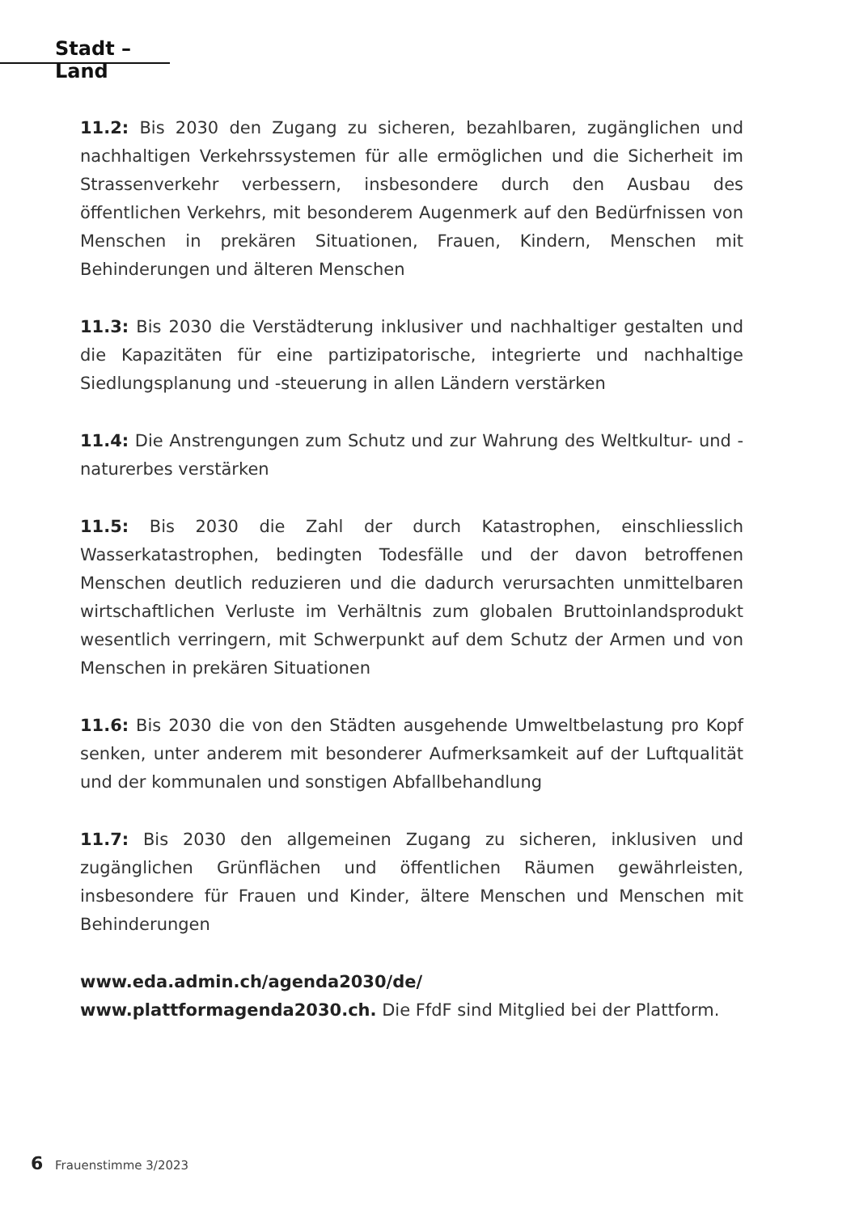Stadt – Land
11.2: Bis 2030 den Zugang zu sicheren, bezahlbaren, zugänglichen und nachhaltigen Verkehrssystemen für alle ermöglichen und die Sicherheit im Strassenverkehr verbessern, insbesondere durch den Ausbau des öffentlichen Verkehrs, mit besonderem Augenmerk auf den Bedürfnissen von Menschen in prekären Situationen, Frauen, Kindern, Menschen mit Behinderungen und älteren Menschen
11.3: Bis 2030 die Verstädterung inklusiver und nachhaltiger gestalten und die Kapazitäten für eine partizipatorische, integrierte und nachhaltige Siedlungsplanung und -steuerung in allen Ländern verstärken
11.4: Die Anstrengungen zum Schutz und zur Wahrung des Weltkultur- und -naturerbes verstärken
11.5: Bis 2030 die Zahl der durch Katastrophen, einschliesslich Wasserkatastrophen, bedingten Todesfälle und der davon betroffenen Menschen deutlich reduzieren und die dadurch verursachten unmittelbaren wirtschaftlichen Verluste im Verhältnis zum globalen Bruttoinlandsprodukt wesentlich verringern, mit Schwerpunkt auf dem Schutz der Armen und von Menschen in prekären Situationen
11.6: Bis 2030 die von den Städten ausgehende Umweltbelastung pro Kopf senken, unter anderem mit besonderer Aufmerksamkeit auf der Luftqualität und der kommunalen und sonstigen Abfallbehandlung
11.7: Bis 2030 den allgemeinen Zugang zu sicheren, inklusiven und zugänglichen Grünflächen und öffentlichen Räumen gewährleisten, insbesondere für Frauen und Kinder, ältere Menschen und Menschen mit Behinderungen
www.eda.admin.ch/agenda2030/de/
www.plattformagenda2030.ch. Die FfdF sind Mitglied bei der Plattform.
6 Frauenstimme 3/2023